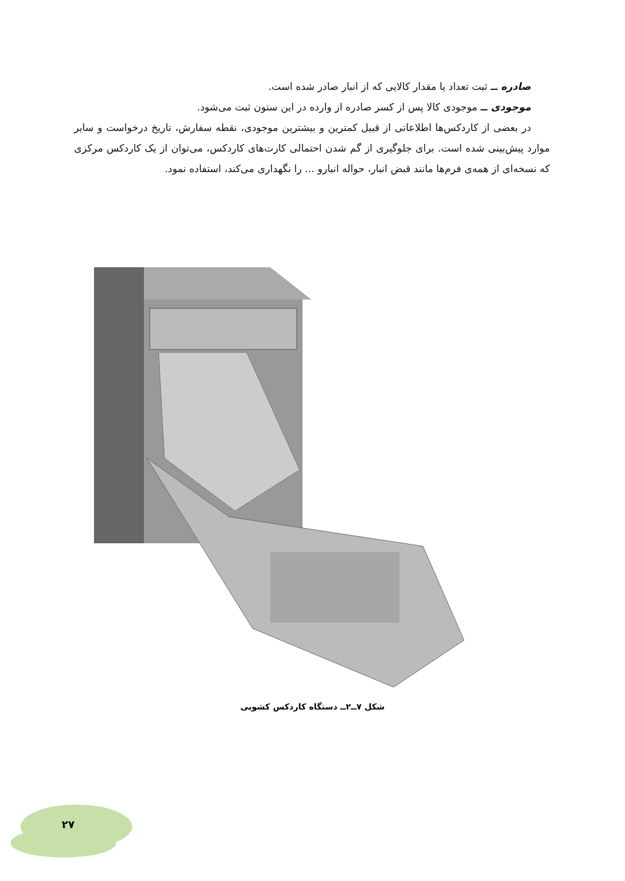صادره ــ ثبت تعداد یا مقدار کالایی که از انبار صادر شده است.
موجودی ــ موجودی کالا پس از کسر صادره از وارده در این ستون ثبت می‌شود.
در بعضی از کاردکس‌ها اطلاعاتی از قبیل کمترین و بیشترین موجودی، نقطه سفارش، تاریخ درخواست و سایر موارد پیش‌بینی شده است. برای جلوگیری از گم شدن احتمالی کارت‌های کاردکس، می‌توان از یک کاردکس مرکزی که نسخه‌ای از همه‌ی فرم‌ها مانند قبض انبار، حواله انبارو ... را نگهداری می‌کند، استفاده نمود.
شکل ۷ــ۲ــ دستگاه کاردکس کشویی
۲۷